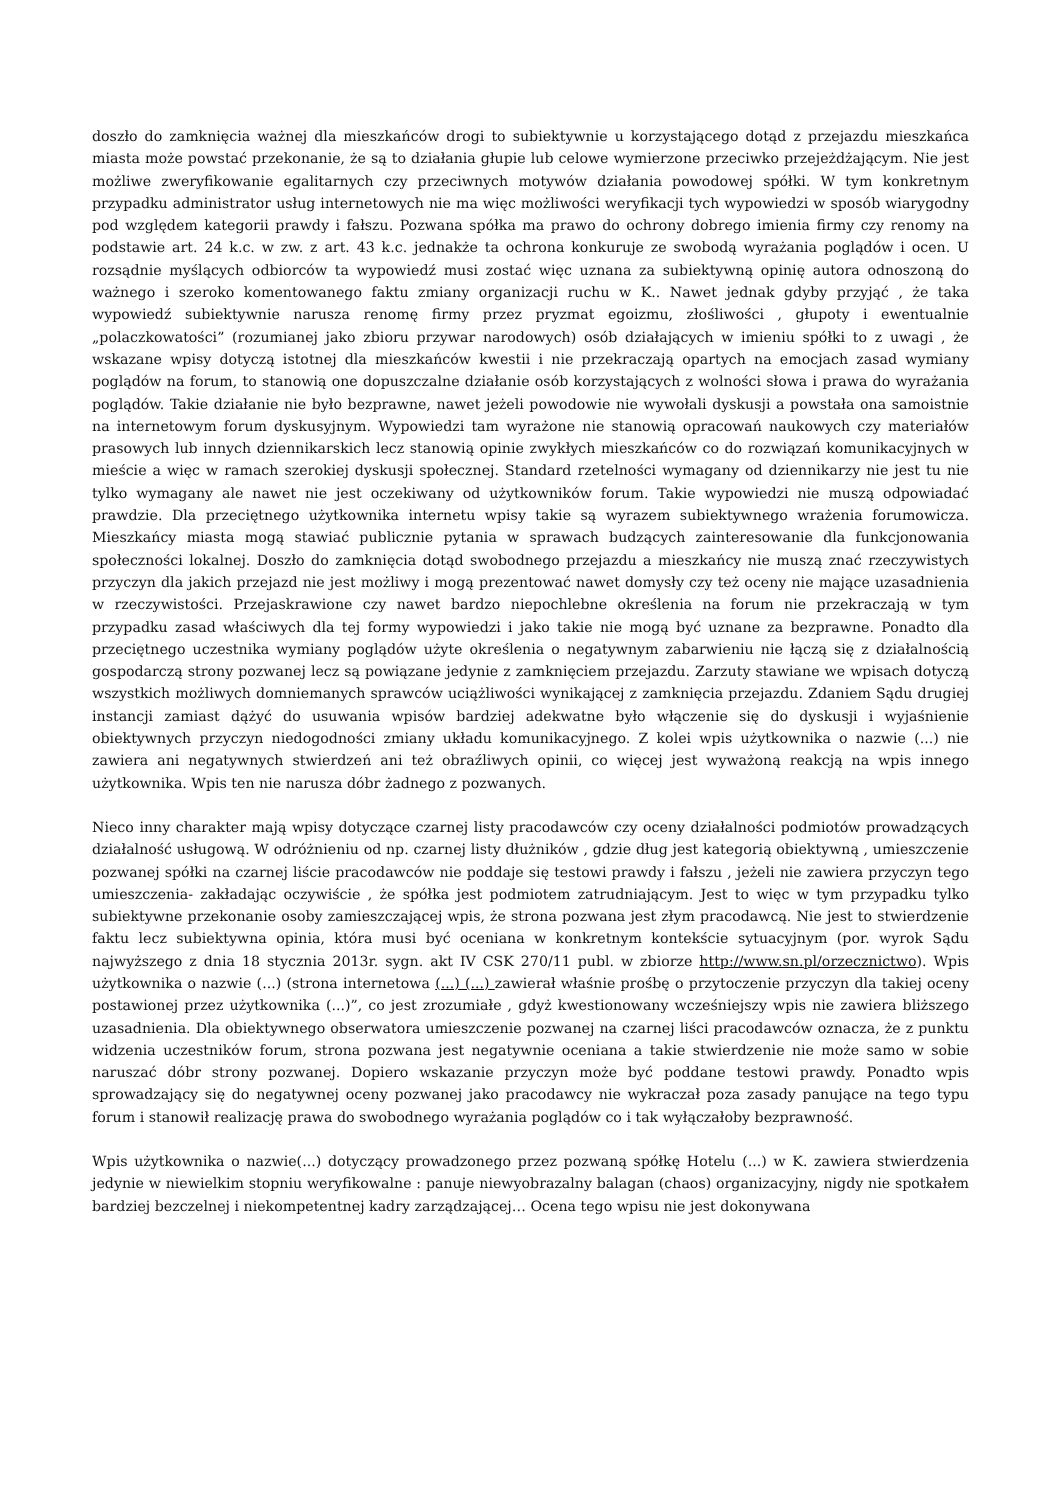doszło do zamknięcia ważnej dla mieszkańców drogi to subiektywnie u korzystającego dotąd z przejazdu mieszkańca miasta może powstać przekonanie, że są to działania głupie lub celowe wymierzone przeciwko przejeżdżającym. Nie jest możliwe zweryfikowanie egalitarnych czy przeciwnych motywów działania powodowej spółki. W tym konkretnym przypadku administrator usług internetowych nie ma więc możliwości weryfikacji tych wypowiedzi w sposób wiarygodny pod względem kategorii prawdy i fałszu. Pozwana spółka ma prawo do ochrony dobrego imienia firmy czy renomy na podstawie art. 24 k.c. w zw. z art. 43 k.c. jednakże ta ochrona konkuruje ze swobodą wyrażania poglądów i ocen. U rozsądnie myślących odbiorców ta wypowiedź musi zostać więc uznana za subiektywną opinię autora odnoszoną do ważnego i szeroko komentowanego faktu zmiany organizacji ruchu w K.. Nawet jednak gdyby przyjąć , że taka wypowiedź subiektywnie narusza renomę firmy przez pryzmat egoizmu, złośliwości , głupoty i ewentualnie „polaczkowatości” (rozumianej jako zbioru przywar narodowych) osób działających w imieniu spółki to z uwagi , że wskazane wpisy dotyczą istotnej dla mieszkańców kwestii i nie przekraczają opartych na emocjach zasad wymiany poglądów na forum, to stanowią one dopuszczalne działanie osób korzystających z wolności słowa i prawa do wyrażania poglądów. Takie działanie nie było bezprawne, nawet jeżeli powodowie nie wywołali dyskusji a powstała ona samoistnie na internetowym forum dyskusyjnym. Wypowiedzi tam wyrażone nie stanowią opracowań naukowych czy materiałów prasowych lub innych dziennikarskich lecz stanowią opinie zwykłych mieszkańców co do rozwiązań komunikacyjnych w mieście a więc w ramach szerokiej dyskusji społecznej. Standard rzetelności wymagany od dziennikarzy nie jest tu nie tylko wymagany ale nawet nie jest oczekiwany od użytkowników forum. Takie wypowiedzi nie muszą odpowiadać prawdzie. Dla przeciętnego użytkownika internetu wpisy takie są wyrazem subiektywnego wrażenia forumowicza. Mieszkańcy miasta mogą stawiać publicznie pytania w sprawach budzących zainteresowanie dla funkcjonowania społeczności lokalnej. Doszło do zamknięcia dotąd swobodnego przejazdu a mieszkańcy nie muszą znać rzeczywistych przyczyn dla jakich przejazd nie jest możliwy i mogą prezentować nawet domysły czy też oceny nie mające uzasadnienia w rzeczywistości. Przejaskrawione czy nawet bardzo niepochlebne określenia na forum nie przekraczają w tym przypadku zasad właściwych dla tej formy wypowiedzi i jako takie nie mogą być uznane za bezprawne. Ponadto dla przeciętnego uczestnika wymiany poglądów użyte określenia o negatywnym zabarwieniu nie łączą się z działalnością gospodarczą strony pozwanej lecz są powiązane jedynie z zamknięciem przejazdu. Zarzuty stawiane we wpisach dotyczą wszystkich możliwych domniemanych sprawców uciążliwości wynikającej z zamknięcia przejazdu. Zdaniem Sądu drugiej instancji zamiast dążyć do usuwania wpisów bardziej adekwatne było włączenie się do dyskusji i wyjaśnienie obiektywnych przyczyn niedogodności zmiany układu komunikacyjnego. Z kolei wpis użytkownika o nazwie (...) nie zawiera ani negatywnych stwierdzeń ani też obraźliwych opinii, co więcej jest wyważoną reakcją na wpis innego użytkownika. Wpis ten nie narusza dóbr żadnego z pozwanych.
Nieco inny charakter mają wpisy dotyczące czarnej listy pracodawców czy oceny działalności podmiotów prowadzących działalność usługową. W odróżnieniu od np. czarnej listy dłużników , gdzie dług jest kategorią obiektywną , umieszczenie pozwanej spółki na czarnej liście pracodawców nie poddaje się testowi prawdy i fałszu , jeżeli nie zawiera przyczyn tego umieszczenia- zakładając oczywiście , że spółka jest podmiotem zatrudniającym. Jest to więc w tym przypadku tylko subiektywne przekonanie osoby zamieszczającej wpis, że strona pozwana jest złym pracodawcą. Nie jest to stwierdzenie faktu lecz subiektywna opinia, która musi być oceniana w konkretnym kontekście sytuacyjnym (por. wyrok Sądu najwyższego z dnia 18 stycznia 2013r. sygn. akt IV CSK 270/11 publ. w zbiorze http://www.sn.pl/orzecznictwo). Wpis użytkownika o nazwie (...) (strona internetowa (...) (...) zawierał właśnie prośbę o przytoczenie przyczyn dla takiej oceny postawionej przez użytkownika (...)”, co jest zrozumiałe , gdyż kwestionowany wcześniejszy wpis nie zawiera bliższego uzasadnienia. Dla obiektywnego obserwatora umieszczenie pozwanej na czarnej liści pracodawców oznacza, że z punktu widzenia uczestników forum, strona pozwana jest negatywnie oceniana a takie stwierdzenie nie może samo w sobie naruszać dóbr strony pozwanej. Dopiero wskazanie przyczyn może być poddane testowi prawdy. Ponadto wpis sprowadzający się do negatywnej oceny pozwanej jako pracodawcy nie wykraczał poza zasady panujące na tego typu forum i stanowił realizację prawa do swobodnego wyrażania poglądów co i tak wyłączałoby bezprawność.
Wpis użytkownika o nazwie(...) dotyczący prowadzonego przez pozwaną spółkę Hotelu (...) w K. zawiera stwierdzenia jedynie w niewielkim stopniu weryfikowalne : panuje niewyobrazalny balagan (chaos) organizacyjny, nigdy nie spotkałem bardziej bezczelnej i niekompetentnej kadry zarządzającej… Ocena tego wpisu nie jest dokonywana